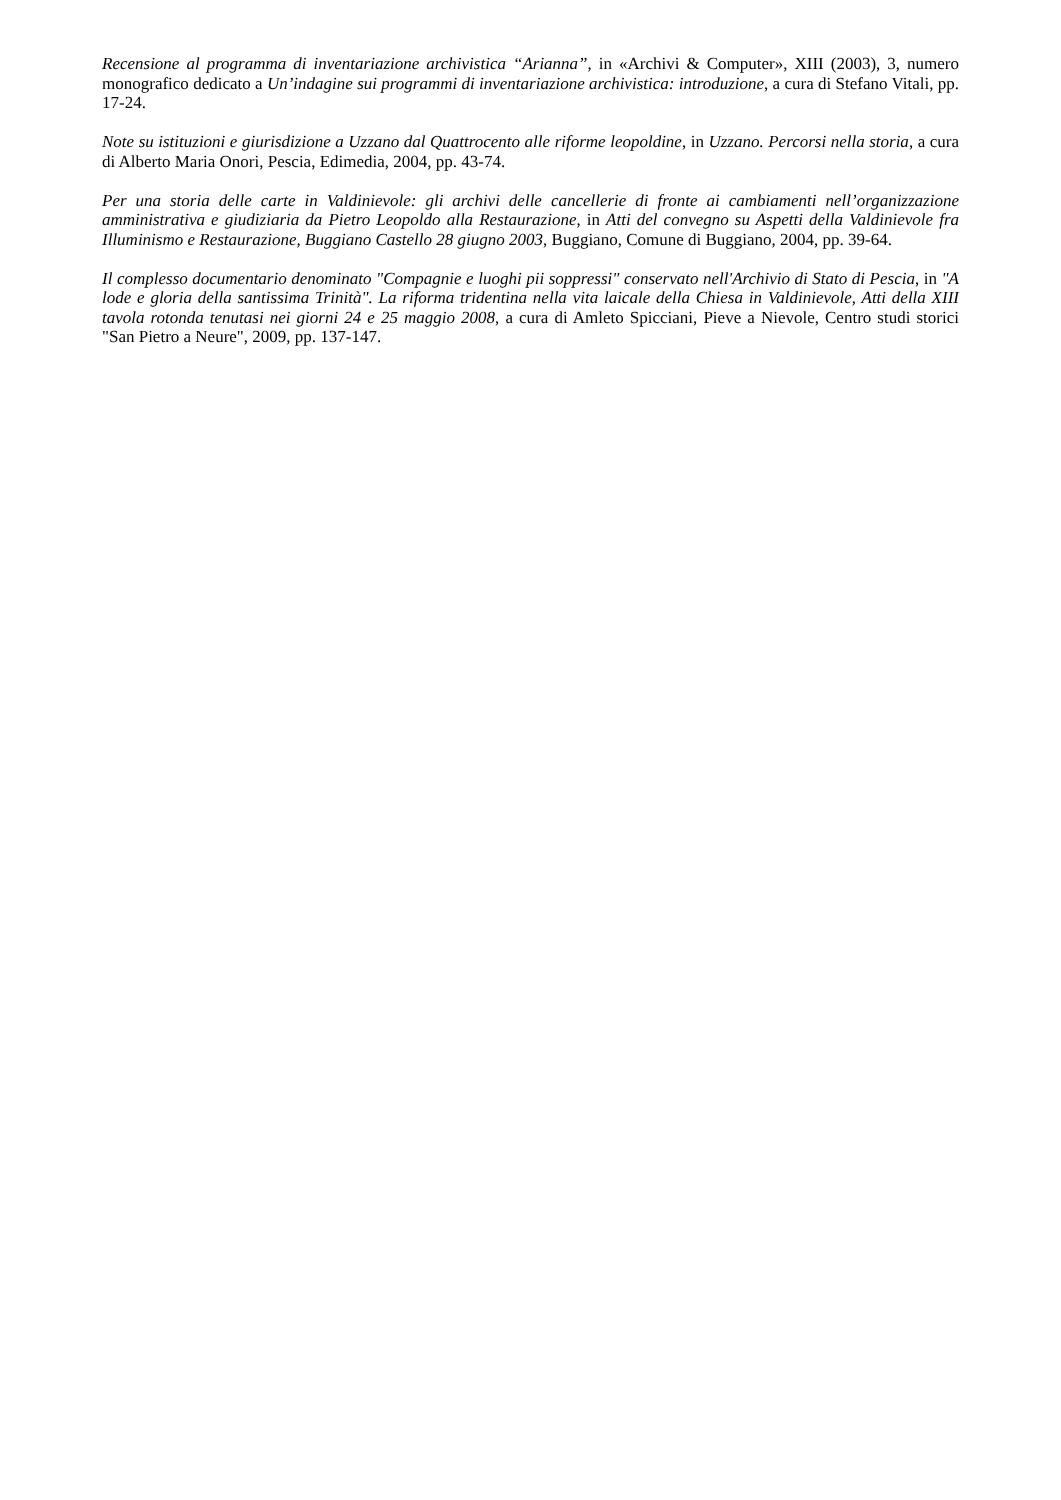Recensione al programma di inventariazione archivistica “Arianna”, in «Archivi & Computer», XIII (2003), 3, numero monografico dedicato a Un’indagine sui programmi di inventariazione archivistica: introduzione, a cura di Stefano Vitali, pp. 17-24.
Note su istituzioni e giurisdizione a Uzzano dal Quattrocento alle riforme leopoldine, in Uzzano. Percorsi nella storia, a cura di Alberto Maria Onori, Pescia, Edimedia, 2004, pp. 43-74.
Per una storia delle carte in Valdinievole: gli archivi delle cancellerie di fronte ai cambiamenti nell’organizzazione amministrativa e giudiziaria da Pietro Leopoldo alla Restaurazione, in Atti del convegno su Aspetti della Valdinievole fra Illuminismo e Restaurazione, Buggiano Castello 28 giugno 2003, Buggiano, Comune di Buggiano, 2004, pp. 39-64.
Il complesso documentario denominato "Compagnie e luoghi pii soppressi" conservato nell'Archivio di Stato di Pescia, in "A lode e gloria della santissima Trinità". La riforma tridentina nella vita laicale della Chiesa in Valdinievole, Atti della XIII tavola rotonda tenutasi nei giorni 24 e 25 maggio 2008, a cura di Amleto Spicciani, Pieve a Nievole, Centro studi storici "San Pietro a Neure", 2009, pp. 137-147.